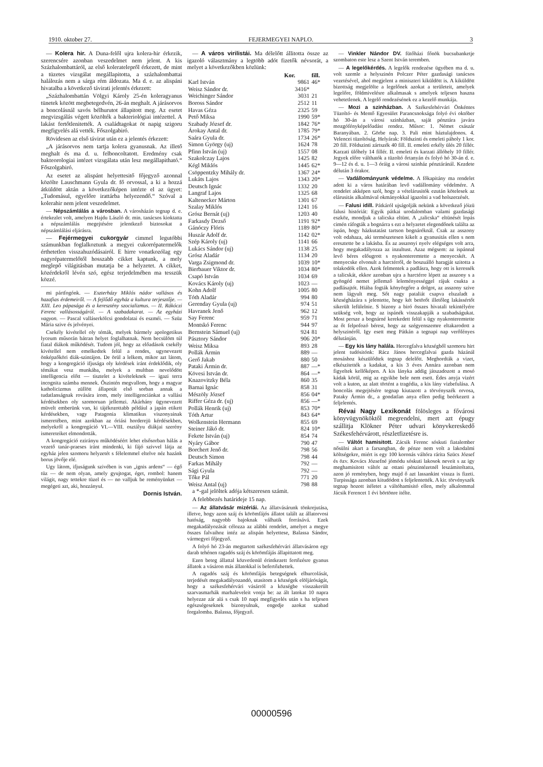1910. oktober 27. FEJERMEGYEI NAPLO. 3
— Kolera hir. A Duna-felől ujra kolera-hir érkezik, szerencsére azonban veszedelmet nem jelent. A kis Százhalombattáról, az első koleratelepről érkezett, de mint a tüzetes vizsgálat megállapitotta, a százhalombattai halálozás nem a sárga rém áldozata. Ma d. e. az alispáni hivatalba a következő távirati jelentés érkezett:
„Százhalombattán Völgyi Károly 25-én koleragyanus tünetek között megbetegedvén, 26-án meghalt. A járásorvos a boncolásnál savós bélhurutot állapitott meg. Az esetet megvizsgálás végett közölték a bakteriológiai intézettel. A lakást fertőtlenitették. A családtagokat öt napig szigoru megfigyelés alá vették. Főszolgabiró.
Rövidesen az első távirat után ez a jelentés érkezett:
„A járásorvos nem tartja kolera gyanusnak. Az illető meghalt és ma d. u. felboncoltatott. Eredmény csak bakteorologiai intézet vizsgálata után lesz megállapitható.“ Főszolgabiró.
Az esetet az alispánt helyettesitő főjegyző azonnal közölte Lauschmann Gyula dr. fő orvossal, a ki a hozzá átküldött aktán a következőképen intézte el az ügyet: „Tudomásul, egyelőre irattárba helyezendő.“ Szóval a kolerahir nem jelent veszedelmet.
— Népszámlálás a városban. A városházán tegnap d. e. értekezlet volt, amelyen Hajdu László dr. min. tanácsos kioktatta a népszámlálás megejtésére jelentkező biztosokat a népszámlálási eljárásra.
— Fejérmegyei cukorgyár cimmel legutóbbi számunkban foglalkoztunk a megyei cukorrépatermelők érthetetlen visszahuzódásairól. E hirre vonatkozólag egy nagyrépatermelőtől hosszabb cikket kaptunk, a mely meglepő világitásban mutatja be a helyzetet. A cikket, közérdekről lévén szó, egész terjedelmében ma tesszük közzé.
mi pártfogónk. — Eszterházy Miklós nádor vallásos és hazafias érdemeiről. — A fejlődő egyház a kultura terjesztője. — XIII. Leo pápasága és a keresztény szocializmus. — II. Rákóczi Ferenc vallásosságáról. — A szabadakarat. — Az egyházi vagyon. — Pascal valláserkölcsi gondolatai és eszméi. — Szüz Mária szive és jelvényei.
Csekély kivétellel oly témák, melyek bármely apologetikus lyceum műsorán bátran helyet foglalhatnak. Nem becsülöm túl fiatal diákok működését. Tudom jól, hogy az előadások csekély kivétellel nem emelkedtek felül a rendes, ugynevezett önképzőköri diák-szintájon. De örül a lelkem, mikor azt látom, hogy a kongregáció ifjusága oly kérdések iránt érdeklődik, oly témákat vesz munkába, melyek a multban nevelődött intelligencia előtt — tisztelet a kivételeknek — igazi terra incognita számba mennek. Őszintén megvallom, hogy a magyar katholicizmus züllött állapotát első sorban annak a tudatlanságnak rovására irom, mely intelligenciánkat a vallási kérdésekben oly szomoruan jellemzi. Akárhány ügynevezett müvelt emberünk van, ki tájékozottabb például a japán etikett kérdésekben, vagy Patagonia klimatikus viszonyainak ismeretében, mint azokban az óriási horderejü kérdésekben, melyekről a kongregáció VI.—VIII. osztályu diákjai szerény ismereteiket elmondották.
A kongregáció ezirányu működéséért lehet elsősorban hálás a vezető tanár-praeses iránt mindenki, ki fájó szivvel látja az egyház jelen szomoru helyzetét s félelemmel eltelve néz hazánk borus jövője elé.
Ugy látom, ifjuságunk szivében is van „ignis ardens“ — égő tüz — de nem olyan, amely gyujtogat, éget, rombol: hanem világit, nagy tettekre tüzel és — no valljuk be reményünket — megégeti azt, aki, hozzányul.
Dornis István.
— A város virilistái. Ma délelőtt állitotta össze az igazoló választmány a legtöbb adót fizetők névsorát, a melyet a következőkben közlünk:
| | Kor. | fill. |
| --- | --- | --- |
| Karl István | 9861 | 46* |
| Weisz Sándor dr. | 3416* | |
| Weichinger Sándor | 3031 | 21 |
| Boross Sándor | 2512 | 11 |
| Havas Géza | 2325 | 59 |
| Pető Miksa | 1990 | 59* |
| Szabady József dr. | 1842 | 76* |
| Árokay Antal dr. | 1785 | 79* |
| Saára Gyula dr. | 1734 | 26* |
| Simon György (uj) | 1624 | 78 |
| Pfinn István (uj) | 1557 | 08 |
| Szakolczay Lajos | 1425 | 82 |
| Kégl Miklós | 1445 | 62* |
| Csöppentzky Mihály dr. | 1367 | 24* |
| Lukáts Lajos | 1343 | 20* |
| Deutsch Ignác | 1332 | 20 |
| Langraf Lajos | 1325 | 68 |
| Kaltenecker Márton | 1301 | 67 |
| Szalay Miklós | 1241 | 16 |
| Grósz Bernát (uj) | 1203 | 40 |
| Farkasdy Dezső | 1191 | 92* |
| Gánóczy Flóris | 1189 | 80* |
| Huszár Adolf dr. | 1142 | 02* |
| Szép Károly (uj) | 1141 | 66 |
| Lukács Sándor (uj) | 1138 | 25 |
| Grósz Aladár | 1134 | 20 |
| Varga Zsigmond dr. | 1039 | 10* |
| Bierbauer Viktor dr. | 1034 | 80* |
| Csapó István | 1034 | 69 |
| Kovács Károly (uj) | 1023 | — |
| Kohn Adolf | 1005 | 80 |
| Tóth Aladár | 994 | 80 |
| Gerenday Gyula (uj) | 974 | 51 |
| Havranek Jenő | 962 | 12 |
| Say Ferenc | 959 | 71 |
| Montskó Ferenc | 944 | 97 |
| Bernstein Sámuel (uj) | 924 | 81 |
| Pásztory Sándor | 906 | 20* |
| Weisz Miksa | 893 | 28 |
| Pollák Ármin | 889 | — |
| Gerő Jakab | 880 | 50 |
| Pataki Ármin dr. | 887 | —* |
| Kövesi István dr. | 864 | —* |
| Knazovitzky Béla | 860 | 35 |
| Barnai Ignác | 858 | 31 |
| Mészöly József | 856 | 04* |
| Riffer Géza dr. (uj) | 856 | —* |
| Pollák Henrik (uj) | 853 | 70* |
| Tóth Artur | 843 | 64* |
| Wolkenstein Hermann | 855 | 69 |
| Steiner Jákó dr. | 824 | 10* |
| Fekete István (uj) | 854 | 74 |
| Nyáry Gábor | 790 | 47 |
| Borchert Jenő dr. | 798 | 56 |
| Deutsch Simon | 798 | 44 |
| Farkas Mihály | 792 | — |
| Sági Gyula | 792 | — |
| Tőke Pál | 771 | 20 |
| Weisz Antal (uj) | 798 | 88 |
a *-gal jelöltek adója kétszeresen számit.
A felebbezés határideje 15 nap.
— Az állatvásár mizériái. Az állatvásárunk tönkrejutása, illetve, hogy azon száj és körömfájós állatot talált az állatorvosi hatóság, nagyobb bajoknak válhatik forrásává. Ezek megakadályozását célozza az alábbi rendelet, amelyet a megye összes falvaihoz intéz az alispán helyettese, Balassa Sándor, vármegyei főjegyző.
A folyó hó 23-án megtartott székesfehérvári állatvásáron egy darab tehénen ragadós száj és körömfájás állapittatott meg.
Ezen beteg állattal közvetlenül érintkezett fertőzésre gyanus állatok a vásáron más állatokkal is befertőzhettek.
A ragadós száj és körömfájás betegségnek elhurcolását, terjedését megakadályozandó, utasitom a községek elöljáróságát, hogy a székesfehérvári vásárról a községbe visszakerült szarvasmarhák marhaleveleit vonja be: az ált latokat 10 napra helyezze zár alá s csak 10 napi megfigyelés után s ha teljesen egészségeseknek bizonyulnak, engedje azokat szabad forgalomba. Balassa, főjegyző.
— Vinkler Nándor DV. fütőházi főnök bucsubanketje szombaton este lesz a Szent István teremben.
— A legelőkérdés. A legelők rendezése ügyében ma d. u. volt szemle a helyszinén Polczer Péter gazdasági tanácsos vezetésével, ahol megjelent a miniszteri kiküldött is. A kiküldött bizottság megjelölte a legelőnek azokat a területeit, amelyek legelőre, földmivelésre alkalmasak s amelyek teljesen haszna vehetetlenek. A legelő rendezésének ez a kezelő munkája.
— Mozi a szinházban. A Székesfehérvári Önkéntes Tüzoltó- és Mentő Egyesület Parancsnoksága folyó évi október hó 30-án a városi szinházban, saját pénztára javára mozgófényképelőadást rendez. Műsor: 1. Német császár Baranyában. 2. Görbe nap. 3. Pali mint háztulajdonos. 4. Velencei tüzoltóság. Helyárak: Földszinti és emeleti páholy 1 kor. 20 fill. Földszinti zártszék 40 fill. II. emeleti erkély ülés 20 fillér. Karzati ülőhely 14 fillér. II. emeleti és karzati állóhely 10 fillér. Jegyek előre válthatók a tüzoltó őrtanyán és folyó hó 30-án d. e. 9—12 és d. u. 1—3 óráig a városi szinház pénztáránál. Kezdete délután 3 órakor.
— Vadállományunk védelme. A főkapitány ma rendelet adott ki a város határában levő vadállomány védelmére. A rendelet akképen szól, hogy a vételárusitók ezután kötelesek az elárusitás alkalmával okmányokkal igazolni a vad holszerzését.
— Falusi idill. Pátkáról ujságolják nekünk a következő jóizü falusi históriát: Egyik pátkai urodalomban valami gazdasági eszköz, mondjuk a talicska eltünt. A „talicska“ eltünését lopás cimén ráfogták a bognárra s ezt a helyzetet elegendőnek találta az ispán, hogy házkutatást tartson bognáréknál. Csak az asszony volt odahaza, aki természetesen kikelt a gyanusitás ellen s nem eresztette be a lakásba. És az asszonyi nyelv elégséges volt arra, hogy megakadályozza az inzultust. Azaz mégsem: az ispánnal levő béres előugrott s nyakonteremtette a menyecskét. A menyecske elvonult a harctérről, de boszuálló haragját szitotta a tolakodók ellen. Azok felmentek a padlásra, hogy ott is keressék a talicskát, ekkor azonban ujra a harctérre lépett az asszony s a gyöngéd nemet jellemző leleményességgel rájuk csukta a padlásajtót. Hiába fogták könyörgőre a dolgot, az asszony szive nem lágyult meg. Sőt nagy pataliát csapva elszaladt a községházára s jelentette, hogy két betörőt illetőleg lakássértőt sikerült lefülelnie. S bizony a biró összes hivatali tekintélyére szükség volt, hogy az ispánék visszakapják a szabadságukat. Most persze a bognárné kerekedett felül s ügy nyakonteremtette az őt felpofozó bérest, hogy az szégyenszemre eltakarodott a helyszinéről. Igy esett meg Pátkán a tegnapi nap verőfényes délutánján.
— Egy kis lány halála. Hercegfalva községből szomoru hirt jelent tudósitónk: Rácz János hercegfalvai gazda házánál mosáshoz készülődtek tegnap delelőtt. Meghordták a vizet, elkészitették a kadakat, a kis 3 éves Annára azonban nem figyeltek kellőképen. A kis lánykа addig játszadozott a mosó kádak körül, mig az egyikbe bele nem esett. Édes anyja vizért volt a kuton, az alatt történt a tragédia, a kis lány vizbefulása. A boncolás megejtésére tegnap kiutazott a törvényszék orvosa, Pataky Ármin dr., a gondatlan anya ellen pedig beérkezett a feljelentés.
Révai Nagy Lexikonát fölösleges a fővárosi könyvügynököktől megrendelni, mert azt épugy szállitja Klökner Péter udvari könyvkereskedő Székesfehérvárott, részletfizetésre is.
— Váltót hamisitott. Zácsik Ferenc sóskuti fiatalember nősülni akart a farsangban, de pénze nem volt a lakodalmi költségekre, miért is egy 100 koronás váltóra rárita Szücs József és özv. Kovács Józsefné jómódu sóskuti lakosok neveit s az igy meghamisitott váltót az ottani pénzintézetnél leszámitoltatta, azon jó reményben, hogy majd ő azt lassankint vissza is fizeti. Turpissága azonban kitudódott s feljelentették. A kir. törvényszék tegnap hozott itéletet a váltóhamisitó ellen, mely alkalommal Jácsik Ferencet 1 évi börtönre itélte.
00000596